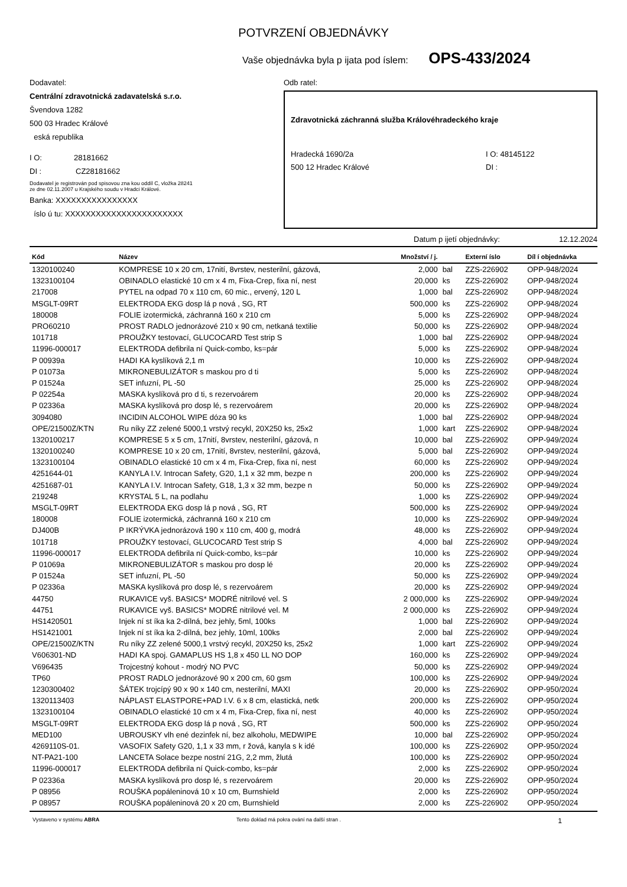POTVRZENÍ OBJEDNÁVKY
Vaše objednávka byla p ijata pod íslem: OPS-433/2024
Dodavatel:
Centrální zdravotnická zadavatelská s.r.o.
Švendova 1282
500 03 Hradec Králové
eská republika
I O: 28181662
DI : CZ28181662
Dodavatel je registrován pod spisovou zna kou oddíl C, vložka 28241
ze dne 02.11.2007 u Krajského soudu v Hradci Králové.
Banka: XXXXXXXXXXXXXXXX
íslo ú tu: XXXXXXXXXXXXXXXXXXXXXXX
Odb ratel:
Zdravotnická záchranná služba Královéhradeckého kraje
Hradecká 1690/2a
500 12 Hradec Králové
I O: 48145122
DI :
Datum p ijetí objednávky: 12.12.2024
| Kód | Název | Množství / j. | | Externí íslo | Díl í objednávka |
| --- | --- | --- | --- | --- | --- |
| 1320100240 | KOMPRESE 10 x 20 cm, 17nití, 8vrstev, nesterilní, gázová, | 2,000 | bal | ZZS-226902 | OPP-948/2024 |
| 1323100104 | OBINADLO elastické 10 cm x 4 m, Fixa-Crep, fixa ní, nest | 20,000 | ks | ZZS-226902 | OPP-948/2024 |
| 217008 | PYTEL na odpad 70 x 110 cm, 60 mic., ervený, 120 L | 1,000 | bal | ZZS-226902 | OPP-948/2024 |
| MSGLT-09RT | ELEKTRODA EKG dosp lá p nová , SG, RT | 500,000 | ks | ZZS-226902 | OPP-948/2024 |
| 180008 | FOLIE izotermická, záchranná 160 x 210 cm | 5,000 | ks | ZZS-226902 | OPP-948/2024 |
| PRO60210 | PROST RADLO jednorázové 210 x 90 cm, netkaná textilie | 50,000 | ks | ZZS-226902 | OPP-948/2024 |
| 101718 | PROUŽKY testovací, GLUCOCARD Test strip S | 1,000 | bal | ZZS-226902 | OPP-948/2024 |
| 11996-000017 | ELEKTRODA defibrila ní Quick-combo, ks=pár | 5,000 | ks | ZZS-226902 | OPP-948/2024 |
| P 00939a | HADI KA kyslíková 2,1 m | 10,000 | ks | ZZS-226902 | OPP-948/2024 |
| P 01073a | MIKRONEBULIZÁTOR s maskou pro d ti | 5,000 | ks | ZZS-226902 | OPP-948/2024 |
| P 01524a | SET infuzní, PL -50 | 25,000 | ks | ZZS-226902 | OPP-948/2024 |
| P 02254a | MASKA kyslíková pro d ti, s rezervoárem | 20,000 | ks | ZZS-226902 | OPP-948/2024 |
| P 02336a | MASKA kyslíková pro dosp lé, s rezervoárem | 20,000 | ks | ZZS-226902 | OPP-948/2024 |
| 3094080 | INCIDIN ALCOHOL WIPE dóza 90 ks | 1,000 | bal | ZZS-226902 | OPP-948/2024 |
| OPE/21500Z/KTN | Ru níky ZZ zelené 5000,1 vrstvý recykl, 20X250 ks, 25x2 | 1,000 | kart | ZZS-226902 | OPP-948/2024 |
| 1320100217 | KOMPRESE 5 x 5 cm, 17nití, 8vrstev, nesterilní, gázová, n | 10,000 | bal | ZZS-226902 | OPP-949/2024 |
| 1320100240 | KOMPRESE 10 x 20 cm, 17nití, 8vrstev, nesterilní, gázová, | 5,000 | bal | ZZS-226902 | OPP-949/2024 |
| 1323100104 | OBINADLO elastické 10 cm x 4 m, Fixa-Crep, fixa ní, nest | 60,000 | ks | ZZS-226902 | OPP-949/2024 |
| 4251644-01 | KANYLA I.V. Introcan Safety, G20, 1,1 x 32 mm, bezpe n | 200,000 | ks | ZZS-226902 | OPP-949/2024 |
| 4251687-01 | KANYLA I.V. Introcan Safety, G18, 1,3 x 32 mm, bezpe n | 50,000 | ks | ZZS-226902 | OPP-949/2024 |
| 219248 | KRYSTAL 5 L, na podlahu | 1,000 | ks | ZZS-226902 | OPP-949/2024 |
| MSGLT-09RT | ELEKTRODA EKG dosp lá p nová , SG, RT | 500,000 | ks | ZZS-226902 | OPP-949/2024 |
| 180008 | FOLIE izotermická, záchranná 160 x 210 cm | 10,000 | ks | ZZS-226902 | OPP-949/2024 |
| DJ400B | P IKRÝVKA jednorázová 190 x 110 cm, 400 g, modrá | 48,000 | ks | ZZS-226902 | OPP-949/2024 |
| 101718 | PROUŽKY testovací, GLUCOCARD Test strip S | 4,000 | bal | ZZS-226902 | OPP-949/2024 |
| 11996-000017 | ELEKTRODA defibrila ní Quick-combo, ks=pár | 10,000 | ks | ZZS-226902 | OPP-949/2024 |
| P 01069a | MIKRONEBULIZÁTOR s maskou pro dosp lé | 20,000 | ks | ZZS-226902 | OPP-949/2024 |
| P 01524a | SET infuzní, PL -50 | 50,000 | ks | ZZS-226902 | OPP-949/2024 |
| P 02336a | MASKA kyslíková pro dosp lé, s rezervoárem | 20,000 | ks | ZZS-226902 | OPP-949/2024 |
| 44750 | RUKAVICE vyš. BASICS* MODRÉ nitrilové vel. S | 2 000,000 | ks | ZZS-226902 | OPP-949/2024 |
| 44751 | RUKAVICE vyš. BASICS* MODRÉ nitrilové vel. M | 2 000,000 | ks | ZZS-226902 | OPP-949/2024 |
| HS1420501 | Injek ní st íka ka 2-dílná, bez jehly, 5ml, 100ks | 1,000 | bal | ZZS-226902 | OPP-949/2024 |
| HS1421001 | Injek ní st íka ka 2-dílná, bez jehly, 10ml, 100ks | 2,000 | bal | ZZS-226902 | OPP-949/2024 |
| OPE/21500Z/KTN | Ru níky ZZ zelené 5000,1 vrstvý recykl, 20X250 ks, 25x2 | 1,000 | kart | ZZS-226902 | OPP-949/2024 |
| V606301-ND | HADI KA spoj. GAMAPLUS HS 1,8 x 450 LL NO DOP | 160,000 | ks | ZZS-226902 | OPP-949/2024 |
| V696435 | Trojcestný kohout - modrý NO PVC | 50,000 | ks | ZZS-226902 | OPP-949/2024 |
| TP60 | PROST RADLO jednorázové 90 x 200 cm, 60 gsm | 100,000 | ks | ZZS-226902 | OPP-949/2024 |
| 1230300402 | ŠÁTEK trojcípý 90 x 90 x 140 cm, nesterilní, MAXI | 20,000 | ks | ZZS-226902 | OPP-950/2024 |
| 1320113403 | NÁPLAST ELASTPORE+PAD I.V. 6 x 8 cm, elastická, netk | 200,000 | ks | ZZS-226902 | OPP-950/2024 |
| 1323100104 | OBINADLO elastické 10 cm x 4 m, Fixa-Crep, fixa ní, nest | 40,000 | ks | ZZS-226902 | OPP-950/2024 |
| MSGLT-09RT | ELEKTRODA EKG dosp lá p nová , SG, RT | 500,000 | ks | ZZS-226902 | OPP-950/2024 |
| MED100 | UBROUSKY vlh ené dezinfek ní, bez alkoholu, MEDWIPE | 10,000 | bal | ZZS-226902 | OPP-950/2024 |
| 4269110S-01. | VASOFIX Safety G20, 1,1 x 33 mm, r žová, kanyla s k idé | 100,000 | ks | ZZS-226902 | OPP-950/2024 |
| NT-PA21-100 | LANCETA Solace bezpe nostní 21G, 2,2 mm, žlutá | 100,000 | ks | ZZS-226902 | OPP-950/2024 |
| 11996-000017 | ELEKTRODA defibrila ní Quick-combo, ks=pár | 2,000 | ks | ZZS-226902 | OPP-950/2024 |
| P 02336a | MASKA kyslíková pro dosp lé, s rezervoárem | 20,000 | ks | ZZS-226902 | OPP-950/2024 |
| P 08956 | ROUŠKA popáleninová 10 x 10 cm, Burnshield | 2,000 | ks | ZZS-226902 | OPP-950/2024 |
| P 08957 | ROUŠKA popáleninová 20 x 20 cm, Burnshield | 2,000 | ks | ZZS-226902 | OPP-950/2024 |
Vystaveno v systému ABRA Tento doklad má pokra ování na další stran . 1